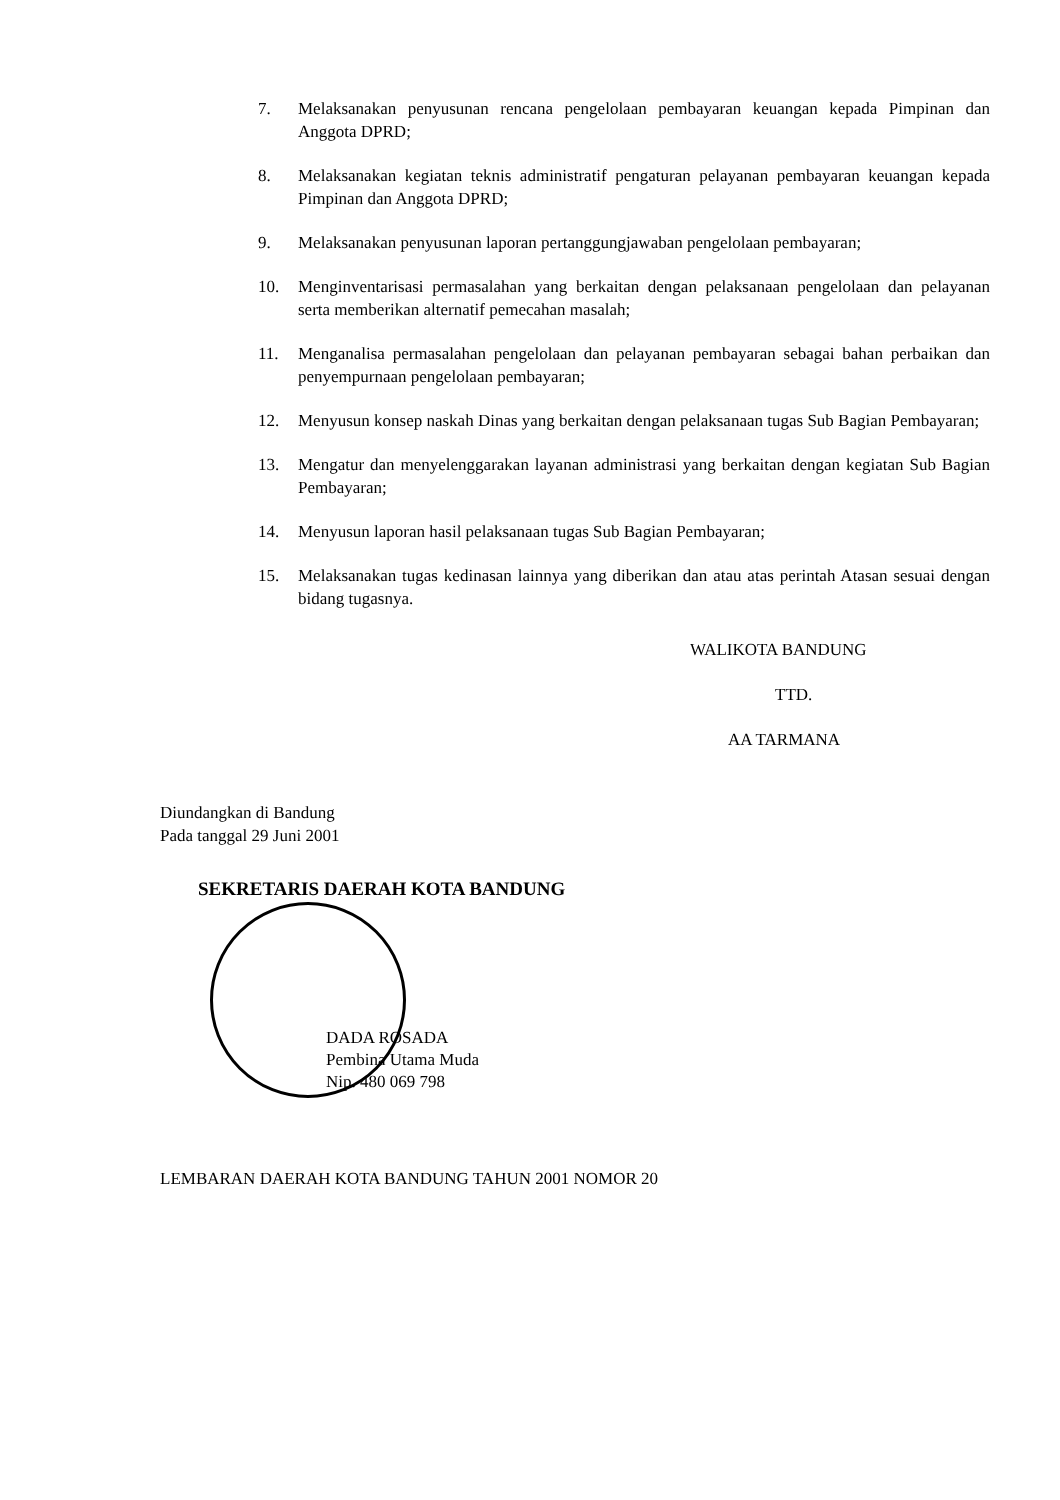7. Melaksanakan penyusunan rencana pengelolaan pembayaran keuangan kepada Pimpinan dan Anggota DPRD;
8. Melaksanakan kegiatan teknis administratif pengaturan pelayanan pembayaran keuangan kepada Pimpinan dan Anggota DPRD;
9. Melaksanakan penyusunan laporan pertanggungjawaban pengelolaan pembayaran;
10. Menginventarisasi permasalahan yang berkaitan dengan pelaksanaan pengelolaan dan pelayanan serta memberikan alternatif pemecahan masalah;
11. Menganalisa permasalahan pengelolaan dan pelayanan pembayaran sebagai bahan perbaikan dan penyempurnaan pengelolaan pembayaran;
12. Menyusun konsep naskah Dinas yang berkaitan dengan pelaksanaan tugas Sub Bagian Pembayaran;
13. Mengatur dan menyelenggarakan layanan administrasi yang berkaitan dengan kegiatan Sub Bagian Pembayaran;
14. Menyusun laporan hasil pelaksanaan tugas Sub Bagian Pembayaran;
15. Melaksanakan tugas kedinasan lainnya yang diberikan dan atau atas perintah Atasan sesuai dengan bidang tugasnya.
WALIKOTA BANDUNG
TTD.
AA TARMANA
Diundangkan di Bandung
Pada tanggal 29 Juni 2001
SEKRETARIS DAERAH KOTA BANDUNG
DADA ROSADA
Pembina Utama Muda
Nip. 480 069 798
LEMBARAN DAERAH KOTA BANDUNG TAHUN 2001 NOMOR 20